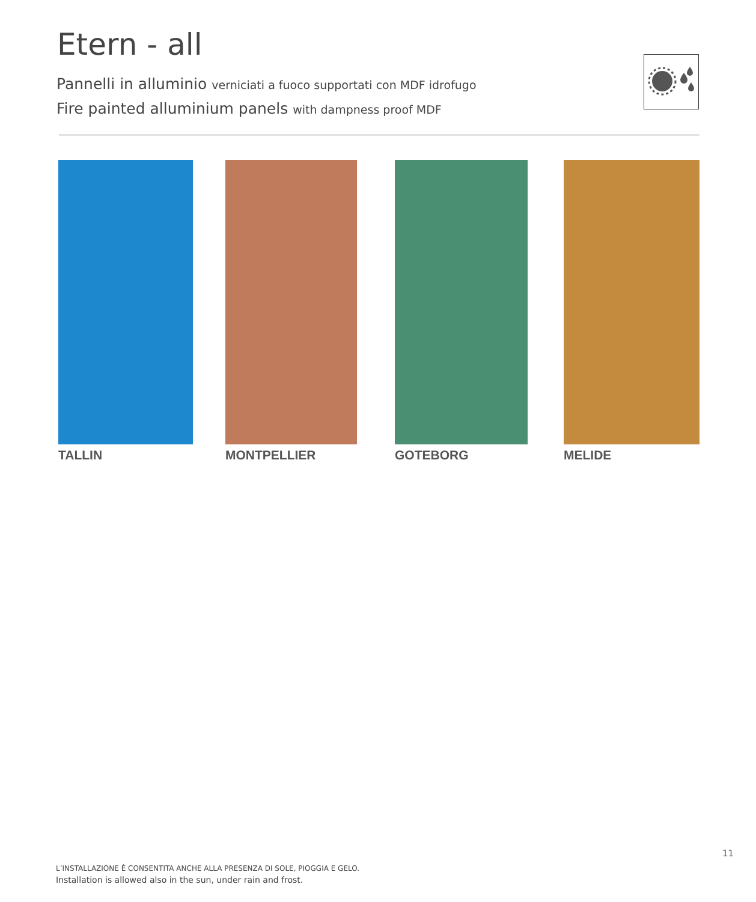Etern - all
Pannelli in alluminio verniciati a fuoco supportati con MDF idrofugo
Fire painted alluminium panels with dampness proof MDF
TALLIN MONTPELLIER GOTEBORG MELIDE
11
L’INSTALLAZIONE È CONSENTITA ANCHE ALLA PRESENZA DI SOLE, PIOGGIA E GELO.
Installation is allowed also in the sun, under rain and frost.